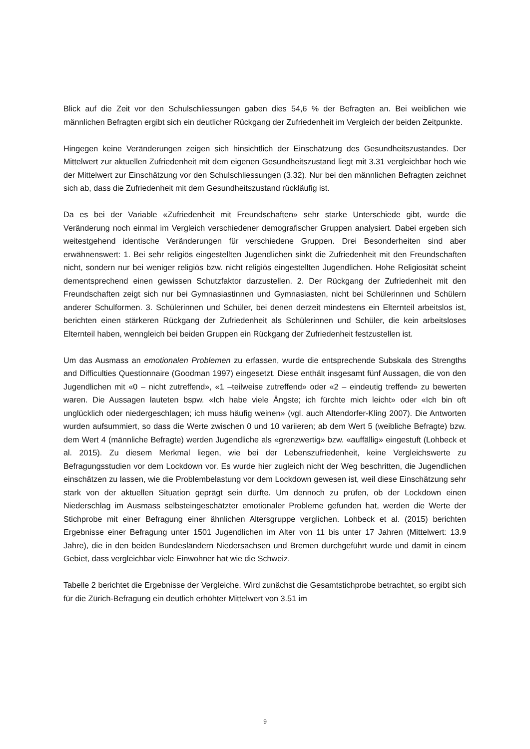Blick auf die Zeit vor den Schulschliessungen gaben dies 54,6 % der Befragten an. Bei weiblichen wie männlichen Befragten ergibt sich ein deutlicher Rückgang der Zufriedenheit im Vergleich der beiden Zeitpunkte.
Hingegen keine Veränderungen zeigen sich hinsichtlich der Einschätzung des Gesundheitszustandes. Der Mittelwert zur aktuellen Zufriedenheit mit dem eigenen Gesundheitszustand liegt mit 3.31 vergleichbar hoch wie der Mittelwert zur Einschätzung vor den Schulschliessungen (3.32). Nur bei den männlichen Befragten zeichnet sich ab, dass die Zufriedenheit mit dem Gesundheitszustand rückläufig ist.
Da es bei der Variable «Zufriedenheit mit Freundschaften» sehr starke Unterschiede gibt, wurde die Veränderung noch einmal im Vergleich verschiedener demografischer Gruppen analysiert. Dabei ergeben sich weitestgehend identische Veränderungen für verschiedene Gruppen. Drei Besonderheiten sind aber erwähnenswert: 1. Bei sehr religiös eingestellten Jugendlichen sinkt die Zufriedenheit mit den Freundschaften nicht, sondern nur bei weniger religiös bzw. nicht religiös eingestellten Jugendlichen. Hohe Religiosität scheint dementsprechend einen gewissen Schutzfaktor darzustellen. 2. Der Rückgang der Zufriedenheit mit den Freundschaften zeigt sich nur bei Gymnasiastinnen und Gymnasiasten, nicht bei Schülerinnen und Schülern anderer Schulformen. 3. Schülerinnen und Schüler, bei denen derzeit mindestens ein Elternteil arbeitslos ist, berichten einen stärkeren Rückgang der Zufriedenheit als Schülerinnen und Schüler, die kein arbeitsloses Elternteil haben, wenngleich bei beiden Gruppen ein Rückgang der Zufriedenheit festzustellen ist.
Um das Ausmass an emotionalen Problemen zu erfassen, wurde die entsprechende Subskala des Strengths and Difficulties Questionnaire (Goodman 1997) eingesetzt. Diese enthält insgesamt fünf Aussagen, die von den Jugendlichen mit «0 – nicht zutreffend», «1 –teilweise zutreffend» oder «2 – eindeutig treffend» zu bewerten waren. Die Aussagen lauteten bspw. «Ich habe viele Ängste; ich fürchte mich leicht» oder «Ich bin oft unglücklich oder niedergeschlagen; ich muss häufig weinen» (vgl. auch Altendorfer-Kling 2007). Die Antworten wurden aufsummiert, so dass die Werte zwischen 0 und 10 variieren; ab dem Wert 5 (weibliche Befragte) bzw. dem Wert 4 (männliche Befragte) werden Jugendliche als «grenzwertig» bzw. «auffällig» eingestuft (Lohbeck et al. 2015). Zu diesem Merkmal liegen, wie bei der Lebenszufriedenheit, keine Vergleichswerte zu Befragungsstudien vor dem Lockdown vor. Es wurde hier zugleich nicht der Weg beschritten, die Jugendlichen einschätzen zu lassen, wie die Problembelastung vor dem Lockdown gewesen ist, weil diese Einschätzung sehr stark von der aktuellen Situation geprägt sein dürfte. Um dennoch zu prüfen, ob der Lockdown einen Niederschlag im Ausmass selbsteingeschätzter emotionaler Probleme gefunden hat, werden die Werte der Stichprobe mit einer Befragung einer ähnlichen Altersgruppe verglichen. Lohbeck et al. (2015) berichten Ergebnisse einer Befragung unter 1501 Jugendlichen im Alter von 11 bis unter 17 Jahren (Mittelwert: 13.9 Jahre), die in den beiden Bundesländern Niedersachsen und Bremen durchgeführt wurde und damit in einem Gebiet, dass vergleichbar viele Einwohner hat wie die Schweiz.
Tabelle 2 berichtet die Ergebnisse der Vergleiche. Wird zunächst die Gesamtstichprobe betrachtet, so ergibt sich für die Zürich-Befragung ein deutlich erhöhter Mittelwert von 3.51 im
9